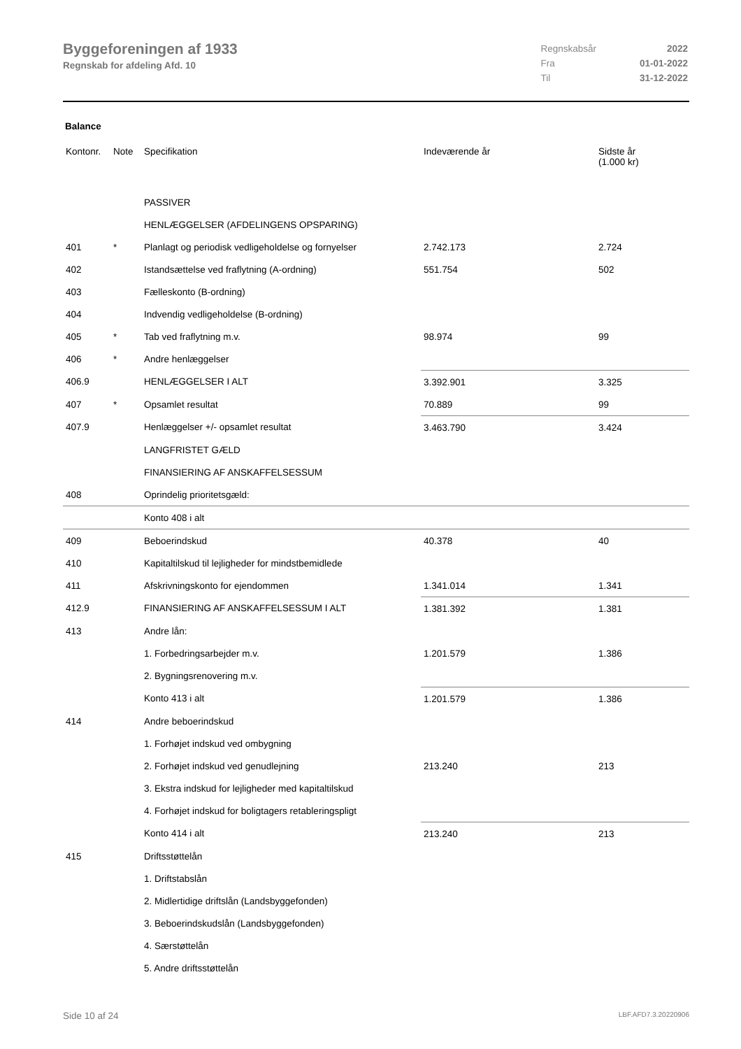Byggeforeningen af 1933
Regnskab for afdeling Afd. 10
| Regnskabsår | 2022 |
| Fra | 01-01-2022 |
| Til | 31-12-2022 |
Balance
| Kontonr. | Note | Specifikation | Indeværende år | Sidste år (1.000 kr) |
| --- | --- | --- | --- | --- |
| | | PASSIVER | | |
| | | HENLÆGGELSER (AFDELINGENS OPSPARING) | | |
| 401 | * | Planlagt og periodisk vedligeholdelse og fornyelser | 2.742.173 | 2.724 |
| 402 | | Istandsættelse ved fraflytning (A-ordning) | 551.754 | 502 |
| 403 | | Fælleskonto (B-ordning) | | |
| 404 | | Indvendig vedligeholdelse (B-ordning) | | |
| 405 | * | Tab ved fraflytning m.v. | 98.974 | 99 |
| 406 | * | Andre henlæggelser | | |
| 406.9 | | HENLÆGGELSER I ALT | 3.392.901 | 3.325 |
| 407 | * | Opsamlet resultat | 70.889 | 99 |
| 407.9 | | Henlæggelser +/- opsamlet resultat | 3.463.790 | 3.424 |
| | | LANGFRISTET GÆLD | | |
| | | FINANSIERING AF ANSKAFFELSESSUM | | |
| 408 | | Oprindelig prioritetsgæld: | | |
| | | Konto 408 i alt | | |
| 409 | | Beboerindskud | 40.378 | 40 |
| 410 | | Kapitaltilskud til lejligheder for mindstbemidlede | | |
| 411 | | Afskrivningskonto for ejendommen | 1.341.014 | 1.341 |
| 412.9 | | FINANSIERING AF ANSKAFFELSESSUM I ALT | 1.381.392 | 1.381 |
| 413 | | Andre lån: | | |
| | | 1. Forbedringsarbejder m.v. | 1.201.579 | 1.386 |
| | | 2. Bygningsrenovering m.v. | | |
| | | Konto 413 i alt | 1.201.579 | 1.386 |
| 414 | | Andre beboerindskud | | |
| | | 1. Forhøjet indskud ved ombygning | | |
| | | 2. Forhøjet indskud ved genudlejning | 213.240 | 213 |
| | | 3. Ekstra indskud for lejligheder med kapitaltilskud | | |
| | | 4. Forhøjet indskud for boligtagers retableringspligt | | |
| | | Konto 414 i alt | 213.240 | 213 |
| 415 | | Driftsstøttelån | | |
| | | 1. Driftstabslån | | |
| | | 2. Midlertidige driftslån (Landsbyggefonden) | | |
| | | 3. Beboerindskudslån (Landsbyggefonden) | | |
| | | 4. Særstøttelån | | |
| | | 5. Andre driftsstøttelån | | |
Side 10 af 24 LBF.AFD7.3.20220906